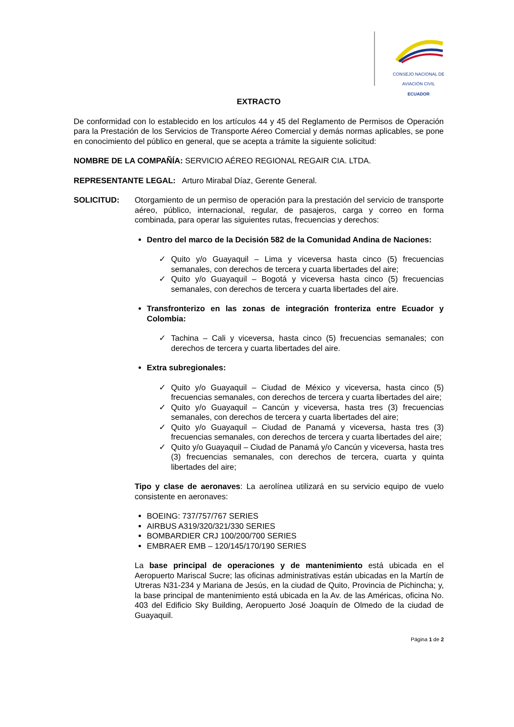CONSEJO NACIONAL DE AVIACIÓN CIVIL
ECUADOR
EXTRACTO
De conformidad con lo establecido en los artículos 44 y 45 del Reglamento de Permisos de Operación para la Prestación de los Servicios de Transporte Aéreo Comercial y demás normas aplicables, se pone en conocimiento del público en general, que se acepta a trámite la siguiente solicitud:
NOMBRE DE LA COMPAÑÍA: SERVICIO AÉREO REGIONAL REGAIR CIA. LTDA.
REPRESENTANTE LEGAL: Arturo Mirabal Díaz, Gerente General.
SOLICITUD: Otorgamiento de un permiso de operación para la prestación del servicio de transporte aéreo, público, internacional, regular, de pasajeros, carga y correo en forma combinada, para operar las siguientes rutas, frecuencias y derechos:
Dentro del marco de la Decisión 582 de la Comunidad Andina de Naciones:
✓ Quito y/o Guayaquil – Lima y viceversa hasta cinco (5) frecuencias semanales, con derechos de tercera y cuarta libertades del aire;
✓ Quito y/o Guayaquil – Bogotá y viceversa hasta cinco (5) frecuencias semanales, con derechos de tercera y cuarta libertades del aire.
Transfronterizo en las zonas de integración fronteriza entre Ecuador y Colombia:
✓ Tachina – Cali y viceversa, hasta cinco (5) frecuencias semanales; con derechos de tercera y cuarta libertades del aire.
Extra subregionales:
✓ Quito y/o Guayaquil – Ciudad de México y viceversa, hasta cinco (5) frecuencias semanales, con derechos de tercera y cuarta libertades del aire;
✓ Quito y/o Guayaquil – Cancún y viceversa, hasta tres (3) frecuencias semanales, con derechos de tercera y cuarta libertades del aire;
✓ Quito y/o Guayaquil – Ciudad de Panamá y viceversa, hasta tres (3) frecuencias semanales, con derechos de tercera y cuarta libertades del aire;
✓ Quito y/o Guayaquil – Ciudad de Panamá y/o Cancún y viceversa, hasta tres (3) frecuencias semanales, con derechos de tercera, cuarta y quinta libertades del aire;
Tipo y clase de aeronaves: La aerolínea utilizará en su servicio equipo de vuelo consistente en aeronaves:
BOEING: 737/757/767 SERIES
AIRBUS A319/320/321/330 SERIES
BOMBARDIER CRJ 100/200/700 SERIES
EMBRAER EMB – 120/145/170/190 SERIES
La base principal de operaciones y de mantenimiento está ubicada en el Aeropuerto Mariscal Sucre; las oficinas administrativas están ubicadas en la Martín de Utreras N31-234 y Mariana de Jesús, en la ciudad de Quito, Provincia de Pichincha; y, la base principal de mantenimiento está ubicada en la Av. de las Américas, oficina No. 403 del Edificio Sky Building, Aeropuerto José Joaquín de Olmedo de la ciudad de Guayaquil.
Página 1 de 2